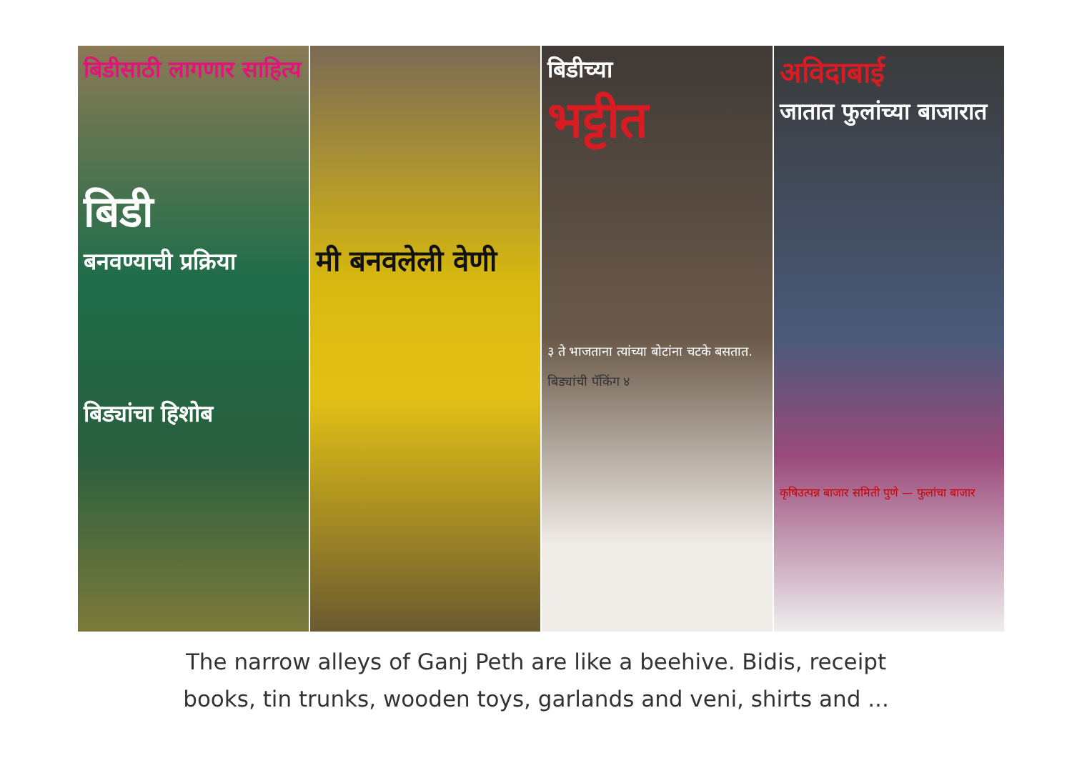बिडीसाठी लागणार साहित्य
बिडी
बनवण्याची प्रक्रिया
बिड्यांचा हिशोब
मी बनवलेली वेणी
बिडीच्या
भट्टीत
३ ते भाजताना त्यांच्या बोटांना चटके बसतात.
बिड्यांची पॅकिंग ४
अविदाबाई
जातात फुलांच्या बाजारात
कृषिउत्पन्न बाजार समिती पुणे — फुलांचा बाजार
The narrow alleys of Ganj Peth are like a beehive. Bidis, receipt
books, tin trunks, wooden toys, garlands and veni, shirts and ...